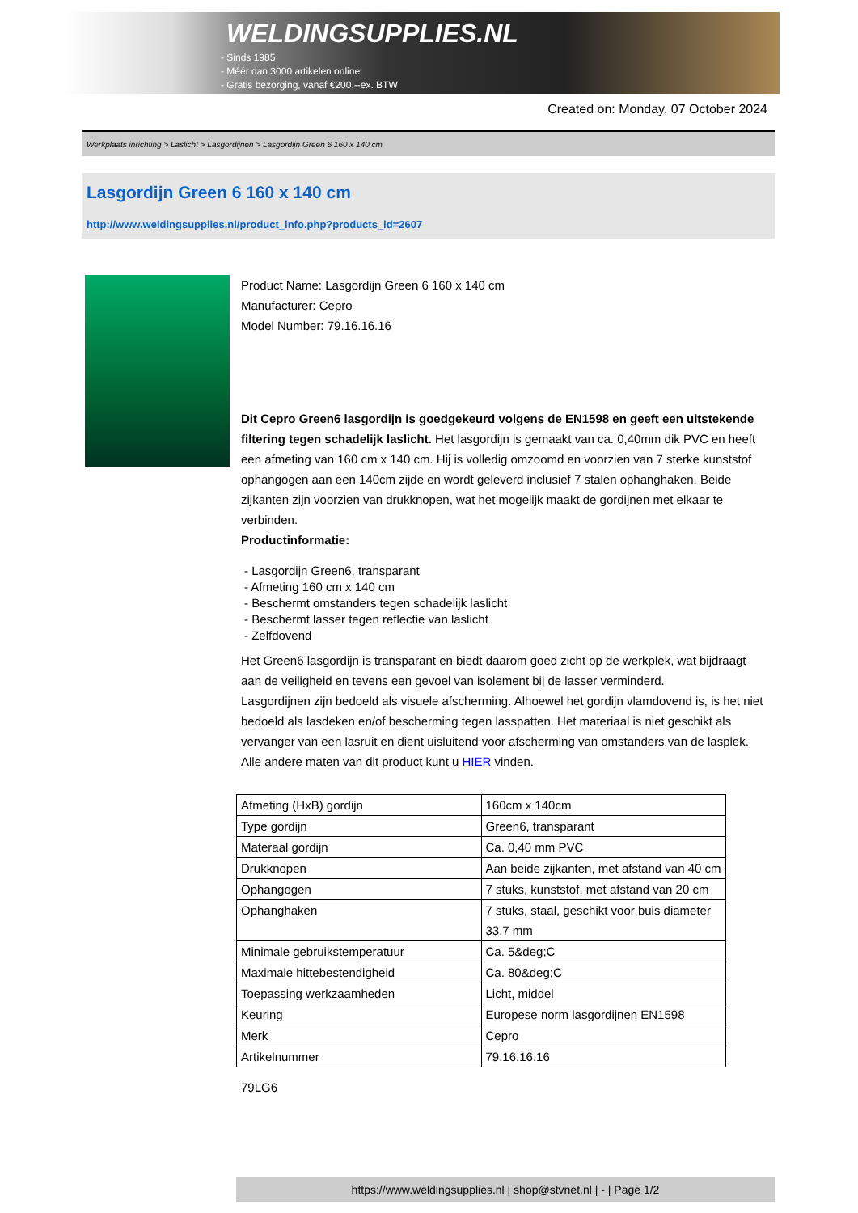WELDINGSUPPLIES.NL
- Sinds 1985
- Méér dan 3000 artikelen online
- Gratis bezorging, vanaf €200,--ex. BTW
Created on: Monday, 07 October 2024
Werkplaats inrichting > Laslicht > Lasgordijnen > Lasgordijn Green 6 160 x 140 cm
Lasgordijn Green 6 160 x 140 cm
http://www.weldingsupplies.nl/product_info.php?products_id=2607
Product Name: Lasgordijn Green 6 160 x 140 cm
Manufacturer: Cepro
Model Number: 79.16.16.16
Dit Cepro Green6 lasgordijn is goedgekeurd volgens de EN1598 en geeft een uitstekende filtering tegen schadelijk laslicht. Het lasgordijn is gemaakt van ca. 0,40mm dik PVC en heeft een afmeting van 160 cm x 140 cm. Hij is volledig omzoomd en voorzien van 7 sterke kunststof ophangogen aan een 140cm zijde en wordt geleverd inclusief 7 stalen ophanghaken. Beide zijkanten zijn voorzien van drukknopen, wat het mogelijk maakt de gordijnen met elkaar te verbinden.
Productinformatie:
- Lasgordijn Green6, transparant
- Afmeting 160 cm x 140 cm
- Beschermt omstanders tegen schadelijk laslicht
- Beschermt lasser tegen reflectie van laslicht
- Zelfdovend
Het Green6 lasgordijn is transparant en biedt daarom goed zicht op de werkplek, wat bijdraagt aan de veiligheid en tevens een gevoel van isolement bij de lasser verminderd.
Lasgordijnen zijn bedoeld als visuele afscherming. Alhoewel het gordijn vlamdovend is, is het niet bedoeld als lasdeken en/of bescherming tegen lasspatten. Het materiaal is niet geschikt als vervanger van een lasruit en dient uisluitend voor afscherming van omstanders van de lasplek.
Alle andere maten van dit product kunt u HIER vinden.
| Afmeting (HxB) gordijn | 160cm x 140cm |
| Type gordijn | Green6, transparant |
| Materaal gordijn | Ca. 0,40 mm PVC |
| Drukknopen | Aan beide zijkanten, met afstand van 40 cm |
| Ophangogen | 7 stuks, kunststof, met afstand van 20 cm |
| Ophanghaken | 7 stuks, staal, geschikt voor buis diameter 33,7 mm |
| Minimale gebruikstemperatuur | Ca. 5&deg;C |
| Maximale hittebestendigheid | Ca. 80&deg;C |
| Toepassing werkzaamheden | Licht, middel |
| Keuring | Europese norm lasgordijnen EN1598 |
| Merk | Cepro |
| Artikelnummer | 79.16.16.16 |
79LG6
https://www.weldingsupplies.nl | shop@stvnet.nl | - | Page 1/2